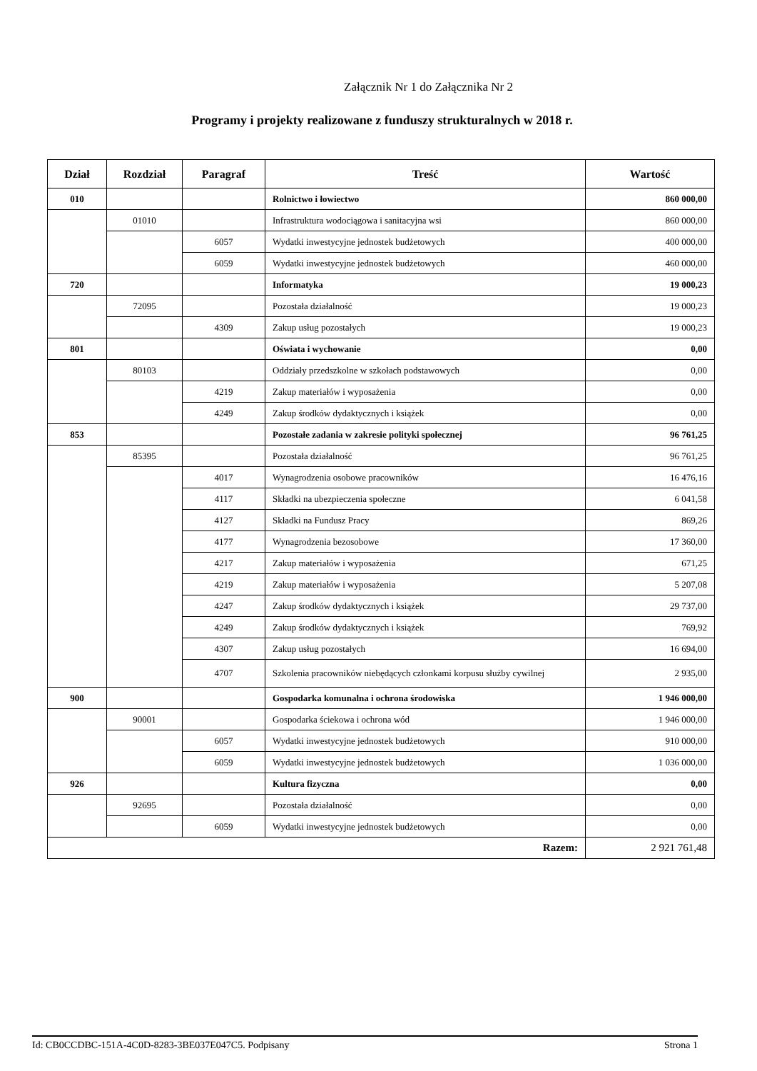Załącznik Nr 1 do Załącznika Nr 2
Programy i projekty realizowane z funduszy strukturalnych w 2018 r.
| Dział | Rozdział | Paragraf | Treść | Wartość |
| --- | --- | --- | --- | --- |
| 010 | | | Rolnictwo i łowiectwo | 860 000,00 |
| | 01010 | | Infrastruktura wodociągowa i sanitacyjna wsi | 860 000,00 |
| | | 6057 | Wydatki inwestycyjne jednostek budżetowych | 400 000,00 |
| | | 6059 | Wydatki inwestycyjne jednostek budżetowych | 460 000,00 |
| 720 | | | Informatyka | 19 000,23 |
| | 72095 | | Pozostała działalność | 19 000,23 |
| | | 4309 | Zakup usług pozostałych | 19 000,23 |
| 801 | | | Oświata i wychowanie | 0,00 |
| | 80103 | | Oddziały przedszkolne w szkołach podstawowych | 0,00 |
| | | 4219 | Zakup materiałów i wyposażenia | 0,00 |
| | | 4249 | Zakup środków dydaktycznych i książek | 0,00 |
| 853 | | | Pozostałe zadania w zakresie polityki społecznej | 96 761,25 |
| | 85395 | | Pozostała działalność | 96 761,25 |
| | | 4017 | Wynagrodzenia osobowe pracowników | 16 476,16 |
| | | 4117 | Składki na ubezpieczenia społeczne | 6 041,58 |
| | | 4127 | Składki na Fundusz Pracy | 869,26 |
| | | 4177 | Wynagrodzenia bezosobowe | 17 360,00 |
| | | 4217 | Zakup materiałów i wyposażenia | 671,25 |
| | | 4219 | Zakup materiałów i wyposażenia | 5 207,08 |
| | | 4247 | Zakup środków dydaktycznych i książek | 29 737,00 |
| | | 4249 | Zakup środków dydaktycznych i książek | 769,92 |
| | | 4307 | Zakup usług pozostałych | 16 694,00 |
| | | 4707 | Szkolenia pracowników niebędących członkami korpusu służby cywilnej | 2 935,00 |
| 900 | | | Gospodarka komunalna i ochrona środowiska | 1 946 000,00 |
| | 90001 | | Gospodarka ściekowa i ochrona wód | 1 946 000,00 |
| | | 6057 | Wydatki inwestycyjne jednostek budżetowych | 910 000,00 |
| | | 6059 | Wydatki inwestycyjne jednostek budżetowych | 1 036 000,00 |
| 926 | | | Kultura fizyczna | 0,00 |
| | 92695 | | Pozostała działalność | 0,00 |
| | | 6059 | Wydatki inwestycyjne jednostek budżetowych | 0,00 |
| Razem: | | | | 2 921 761,48 |
Id: CB0CCDBC-151A-4C0D-8283-3BE037E047C5. Podpisany Strona 1